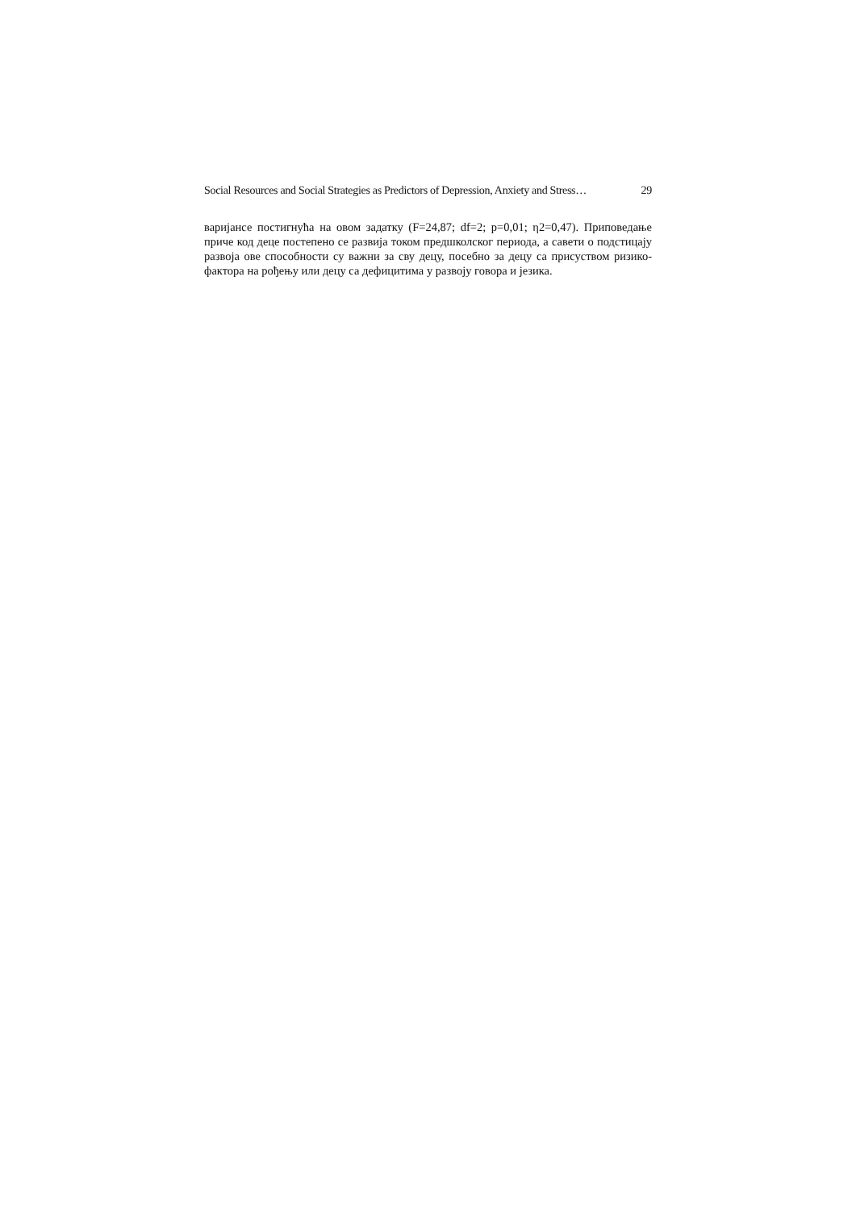Social Resources and Social Strategies as Predictors of Depression, Anxiety and Stress… 29
варијансе постигнућа на овом задатку (F=24,87; df=2; p=0,01; η2=0,47). Приповедање приче код деце постепено се развија током предшколског периода, а савети о подстицају развоја ове способности су важни за сву децу, посебно за децу са присуством ризико-фактора на рођењу или децу са дефицитима у развоју говора и језика.